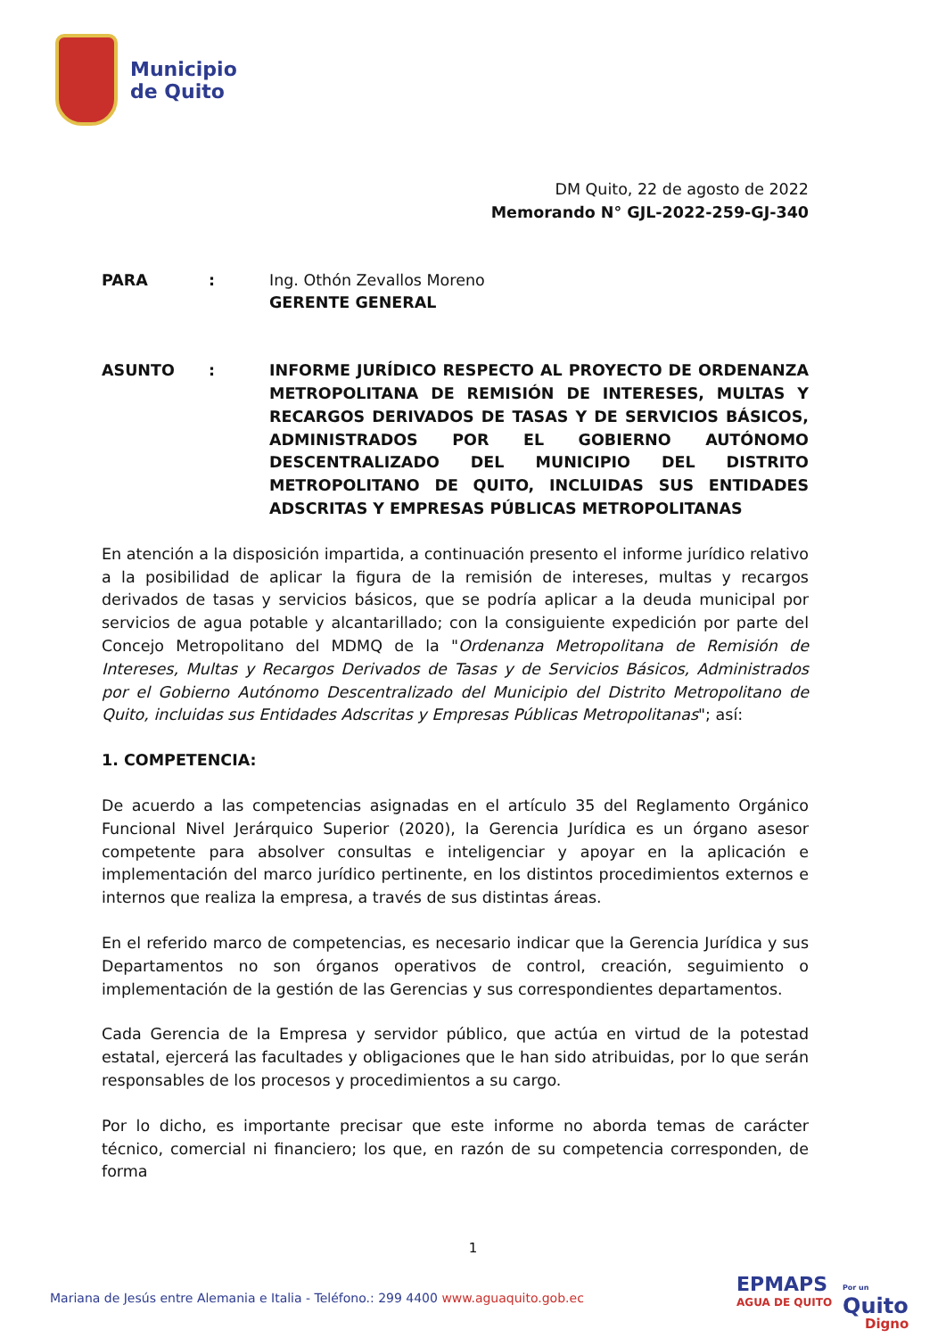Municipio
de Quito
DM Quito, 22 de agosto de 2022
Memorando N° GJL-2022-259-GJ-340
PARA : Ing. Othón Zevallos Moreno
GERENTE GENERAL
ASUNTO : INFORME JURÍDICO RESPECTO AL PROYECTO DE ORDENANZA METROPOLITANA DE REMISIÓN DE INTERESES, MULTAS Y RECARGOS DERIVADOS DE TASAS Y DE SERVICIOS BÁSICOS, ADMINISTRADOS POR EL GOBIERNO AUTÓNOMO DESCENTRALIZADO DEL MUNICIPIO DEL DISTRITO METROPOLITANO DE QUITO, INCLUIDAS SUS ENTIDADES ADSCRITAS Y EMPRESAS PÚBLICAS METROPOLITANAS
En atención a la disposición impartida, a continuación presento el informe jurídico relativo a la posibilidad de aplicar la figura de la remisión de intereses, multas y recargos derivados de tasas y servicios básicos, que se podría aplicar a la deuda municipal por servicios de agua potable y alcantarillado; con la consiguiente expedición por parte del Concejo Metropolitano del MDMQ de la "Ordenanza Metropolitana de Remisión de Intereses, Multas y Recargos Derivados de Tasas y de Servicios Básicos, Administrados por el Gobierno Autónomo Descentralizado del Municipio del Distrito Metropolitano de Quito, incluidas sus Entidades Adscritas y Empresas Públicas Metropolitanas"; así:
1. COMPETENCIA:
De acuerdo a las competencias asignadas en el artículo 35 del Reglamento Orgánico Funcional Nivel Jerárquico Superior (2020), la Gerencia Jurídica es un órgano asesor competente para absolver consultas e inteligenciar y apoyar en la aplicación e implementación del marco jurídico pertinente, en los distintos procedimientos externos e internos que realiza la empresa, a través de sus distintas áreas.
En el referido marco de competencias, es necesario indicar que la Gerencia Jurídica y sus Departamentos no son órganos operativos de control, creación, seguimiento o implementación de la gestión de las Gerencias y sus correspondientes departamentos.
Cada Gerencia de la Empresa y servidor público, que actúa en virtud de la potestad estatal, ejercerá las facultades y obligaciones que le han sido atribuidas, por lo que serán responsables de los procesos y procedimientos a su cargo.
Por lo dicho, es importante precisar que este informe no aborda temas de carácter técnico, comercial ni financiero; los que, en razón de su competencia corresponden, de forma
1
Mariana de Jesús entre Alemania e Italia - Teléfono.: 299 4400 www.aguaquito.gob.ec
EPMAPS
AGUA DE QUITO
Por un
Quito
Digno